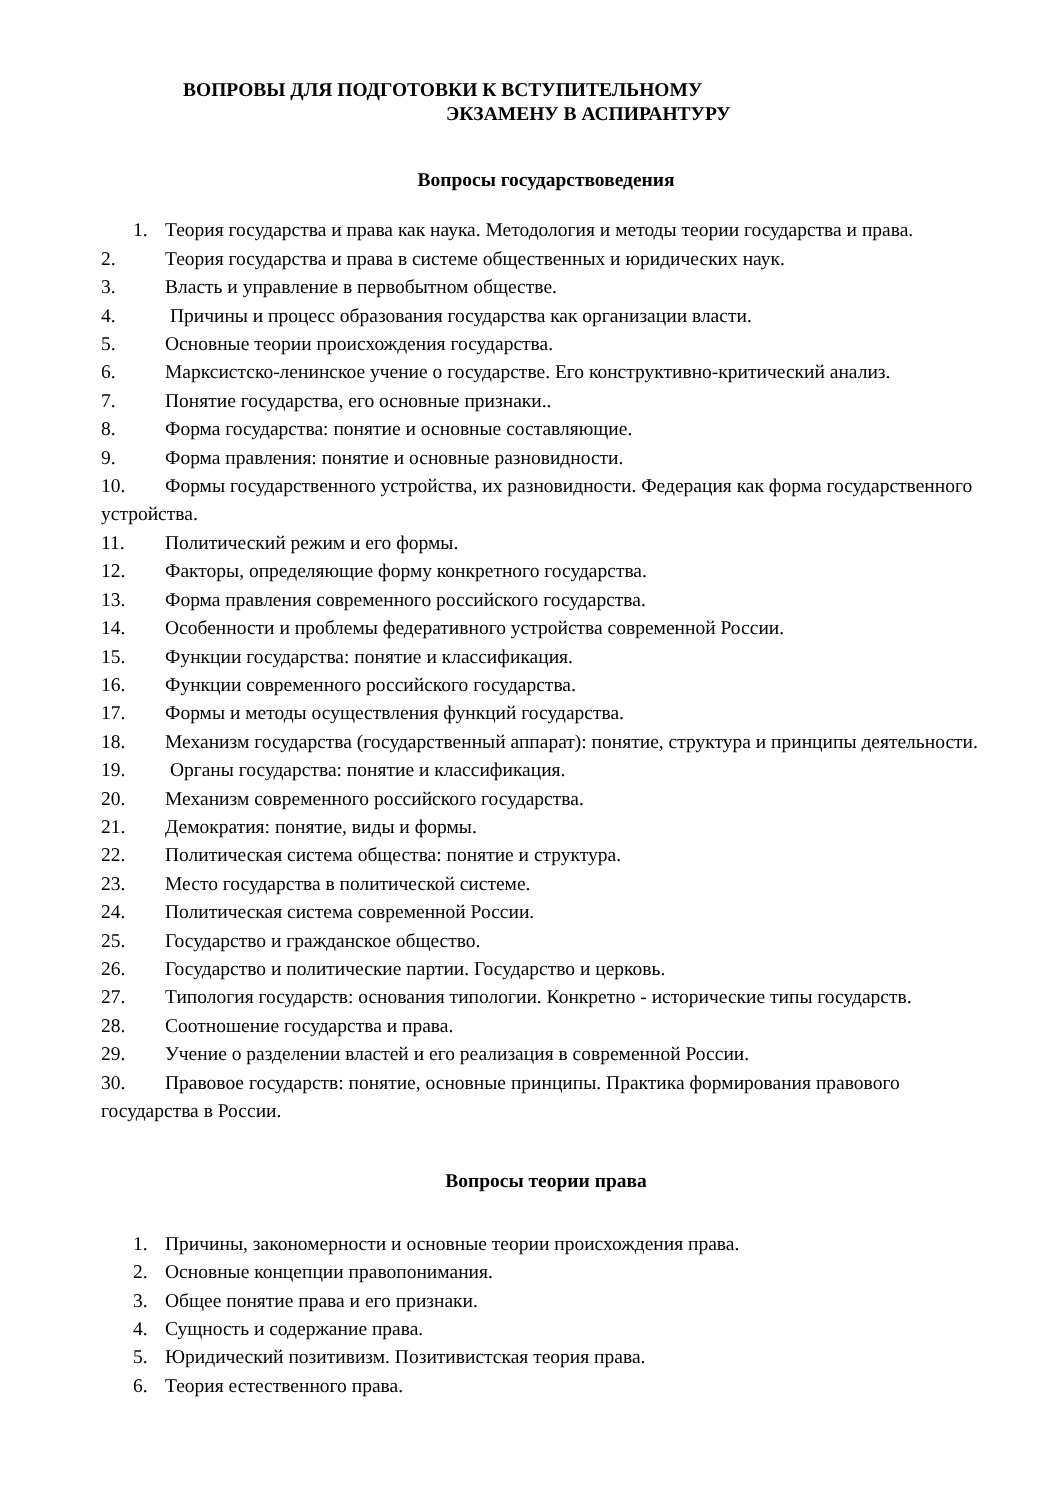ВОПРОВЫ ДЛЯ ПОДГОТОВКИ К ВСТУПИТЕЛЬНОМУ
ЭКЗАМЕНУ В АСПИРАНТУРУ
Вопросы государствоведения
1. Теория государства и права как наука. Методология и методы теории государства и права.
2. Теория государства и права в системе общественных и юридических наук.
3. Власть и управление в первобытном обществе.
4. Причины и процесс образования государства как организации власти.
5. Основные теории происхождения государства.
6. Марксистско-ленинское учение о государстве. Его конструктивно-критический анализ.
7. Понятие государства, его основные признаки..
8. Форма государства: понятие и основные составляющие.
9. Форма правления: понятие и основные разновидности.
10. Формы государственного устройства, их разновидности. Федерация как форма государственного устройства.
11. Политический режим и его формы.
12. Факторы, определяющие форму конкретного государства.
13. Форма правления современного российского государства.
14. Особенности и проблемы федеративного устройства современной России.
15. Функции государства: понятие и классификация.
16. Функции современного российского государства.
17. Формы и методы осуществления функций государства.
18. Механизм государства (государственный аппарат): понятие, структура и принципы деятельности.
19. Органы государства: понятие и классификация.
20. Механизм современного российского государства.
21. Демократия: понятие, виды и формы.
22. Политическая система общества: понятие и структура.
23. Место государства в политической системе.
24. Политическая система современной России.
25. Государство и гражданское общество.
26. Государство и политические партии. Государство и церковь.
27. Типология государств: основания типологии. Конкретно - исторические типы государств.
28. Соотношение государства и права.
29. Учение о разделении властей и его реализация в современной России.
30. Правовое государств: понятие, основные принципы. Практика формирования правового государства в России.
Вопросы теории права
1. Причины, закономерности и основные теории происхождения права.
2. Основные концепции правопонимания.
3. Общее понятие права и его признаки.
4. Сущность и содержание права.
5. Юридический позитивизм. Позитивистская теория права.
6. Теория естественного права.